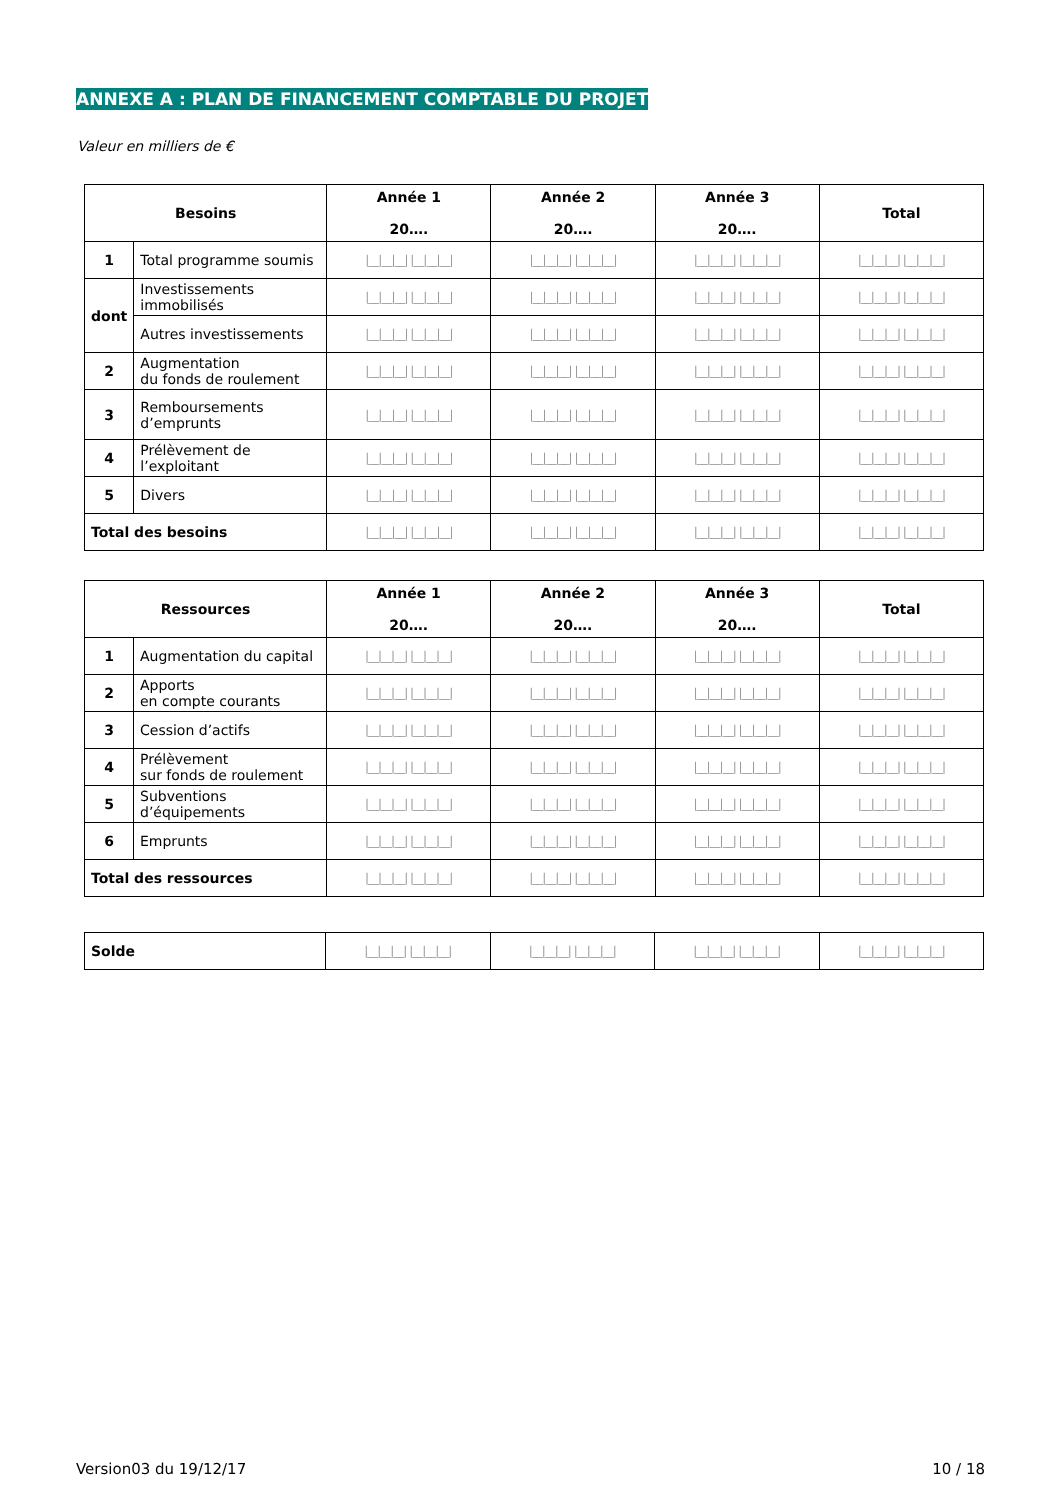ANNEXE A : PLAN DE FINANCEMENT COMPTABLE DU PROJET
Valeur en milliers de €
| Besoins | | Année 1 20…. | Année 2 20…. | Année 3 20…. | Total |
| --- | --- | --- | --- | --- | --- |
| 1 | Total programme soumis | /__/__/__/ /__/__/__/ | /__/__/__/ /__/__/__/ | /__/__/__/ /__/__/__/ | /__/__/__/ /__/__/__/ |
| dont | Investissements immobilisés | /__/__/__/ /__/__/__/ | /__/__/__/ /__/__/__/ | /__/__/__/ /__/__/__/ | /__/__/__/ /__/__/__/ |
| | Autres investissements | /__/__/__/ /__/__/__/ | /__/__/__/ /__/__/__/ | /__/__/__/ /__/__/__/ | /__/__/__/ /__/__/__/ |
| 2 | Augmentation du fonds de roulement | /__/__/__/ /__/__/__/ | /__/__/__/ /__/__/__/ | /__/__/__/ /__/__/__/ | /__/__/__/ /__/__/__/ |
| 3 | Remboursements d’emprunts | /__/__/__/ /__/__/__/ | /__/__/__/ /__/__/__/ | /__/__/__/ /__/__/__/ | /__/__/__/ /__/__/__/ |
| 4 | Prélèvement de l’exploitant | /__/__/__/ /__/__/__/ | /__/__/__/ /__/__/__/ | /__/__/__/ /__/__/__/ | /__/__/__/ /__/__/__/ |
| 5 | Divers | /__/__/__/ /__/__/__/ | /__/__/__/ /__/__/__/ | /__/__/__/ /__/__/__/ | /__/__/__/ /__/__/__/ |
| Total des besoins | | /__/__/__/ /__/__/__/ | /__/__/__/ /__/__/__/ | /__/__/__/ /__/__/__/ | /__/__/__/ /__/__/__/ |
| Ressources | | Année 1 20…. | Année 2 20…. | Année 3 20…. | Total |
| --- | --- | --- | --- | --- | --- |
| 1 | Augmentation du capital | /__/__/__/ /__/__/__/ | /__/__/__/ /__/__/__/ | /__/__/__/ /__/__/__/ | /__/__/__/ /__/__/__/ |
| 2 | Apports en compte courants | /__/__/__/ /__/__/__/ | /__/__/__/ /__/__/__/ | /__/__/__/ /__/__/__/ | /__/__/__/ /__/__/__/ |
| 3 | Cession d’actifs | /__/__/__/ /__/__/__/ | /__/__/__/ /__/__/__/ | /__/__/__/ /__/__/__/ | /__/__/__/ /__/__/__/ |
| 4 | Prélèvement sur fonds de roulement | /__/__/__/ /__/__/__/ | /__/__/__/ /__/__/__/ | /__/__/__/ /__/__/__/ | /__/__/__/ /__/__/__/ |
| 5 | Subventions d’équipements | /__/__/__/ /__/__/__/ | /__/__/__/ /__/__/__/ | /__/__/__/ /__/__/__/ | /__/__/__/ /__/__/__/ |
| 6 | Emprunts | /__/__/__/ /__/__/__/ | /__/__/__/ /__/__/__/ | /__/__/__/ /__/__/__/ | /__/__/__/ /__/__/__/ |
| Total des ressources | | /__/__/__/ /__/__/__/ | /__/__/__/ /__/__/__/ | /__/__/__/ /__/__/__/ | /__/__/__/ /__/__/__/ |
| Solde | /__/__/__/ /__/__/__/ | /__/__/__/ /__/__/__/ | /__/__/__/ /__/__/__/ | /__/__/__/ /__/__/__/ |
Version03 du 19/12/17 10 / 18